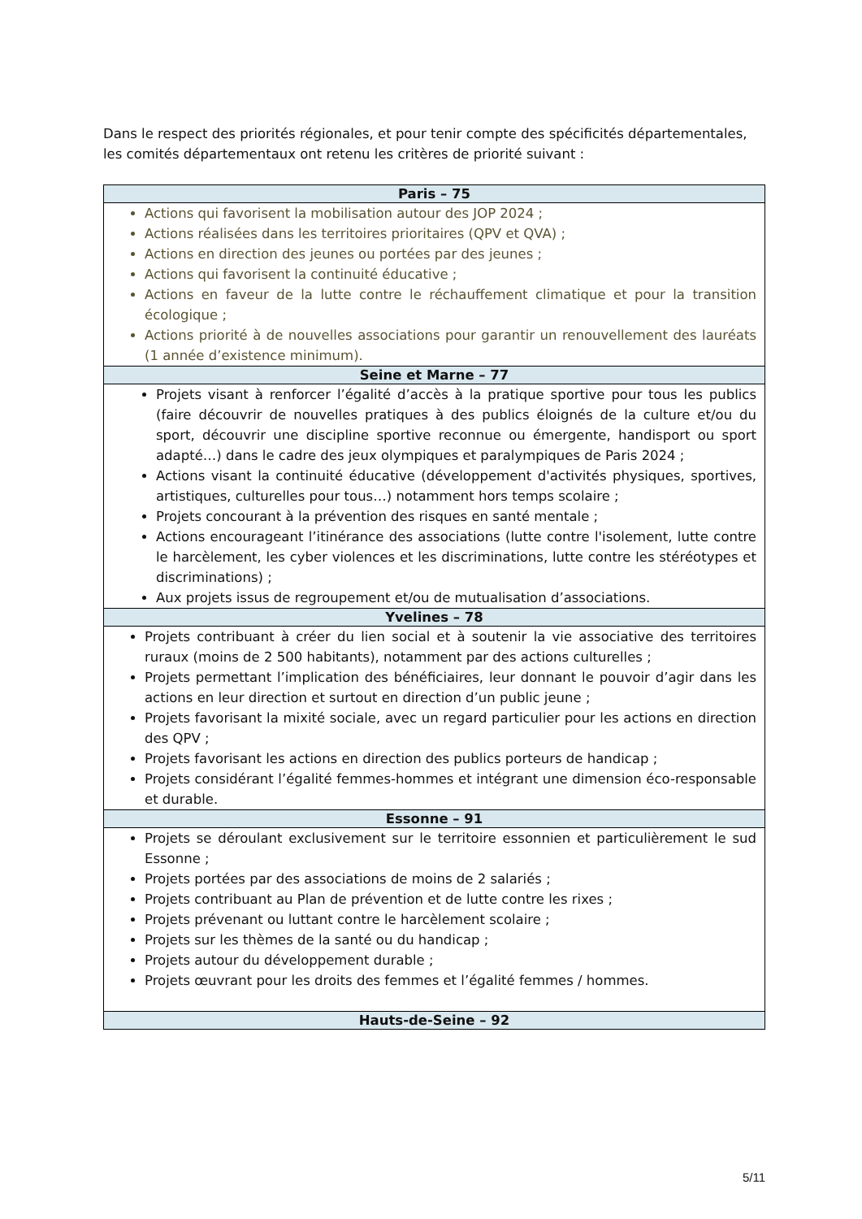Dans le respect des priorités régionales, et pour tenir compte des spécificités départementales, les comités départementaux ont retenu les critères de priorité suivant :
| Paris – 75 |
| --- |
| Actions qui favorisent la mobilisation autour des JOP 2024 ; Actions réalisées dans les territoires prioritaires (QPV et QVA) ; Actions en direction des jeunes ou portées par des jeunes ; Actions qui favorisent la continuité éducative ; Actions en faveur de la lutte contre le réchauffement climatique et pour la transition écologique ; Actions priorité à de nouvelles associations pour garantir un renouvellement des lauréats (1 année d’existence minimum). |
| Seine et Marne – 77 |
| Projets visant à renforcer l’égalité d’accès à la pratique sportive pour tous les publics (faire découvrir de nouvelles pratiques à des publics éloignés de la culture et/ou du sport, découvrir une discipline sportive reconnue ou émergente, handisport ou sport adapté…) dans le cadre des jeux olympiques et paralympiques de Paris 2024 ; Actions visant la continuité éducative (développement d'activités physiques, sportives, artistiques, culturelles pour tous…) notamment hors temps scolaire ; Projets concourant à la prévention des risques en santé mentale ; Actions encourageant l’itinérance des associations (lutte contre l'isolement, lutte contre le harcèlement, les cyber violences et les discriminations, lutte contre les stéréotypes et discriminations) ; Aux projets issus de regroupement et/ou de mutualisation d’associations. |
| Yvelines – 78 |
| Projets contribuant à créer du lien social et à soutenir la vie associative des territoires ruraux (moins de 2 500 habitants), notamment par des actions culturelles ; Projets permettant l’implication des bénéficiaires, leur donnant le pouvoir d’agir dans les actions en leur direction et surtout en direction d’un public jeune ; Projets favorisant la mixité sociale, avec un regard particulier pour les actions en direction des QPV ; Projets favorisant les actions en direction des publics porteurs de handicap ; Projets considérant l’égalité femmes-hommes et intégrant une dimension éco-responsable et durable. |
| Essonne – 91 |
| Projets se déroulant exclusivement sur le territoire essonnien et particulièrement le sud Essonne ; Projets portées par des associations de moins de 2 salariés ; Projets contribuant au Plan de prévention et de lutte contre les rixes ; Projets prévenant ou luttant contre le harcèlement scolaire ; Projets sur les thèmes de la santé ou du handicap ; Projets autour du développement durable ; Projets œuvrant pour les droits des femmes et l’égalité femmes / hommes. |
| Hauts-de-Seine – 92 |
5/11